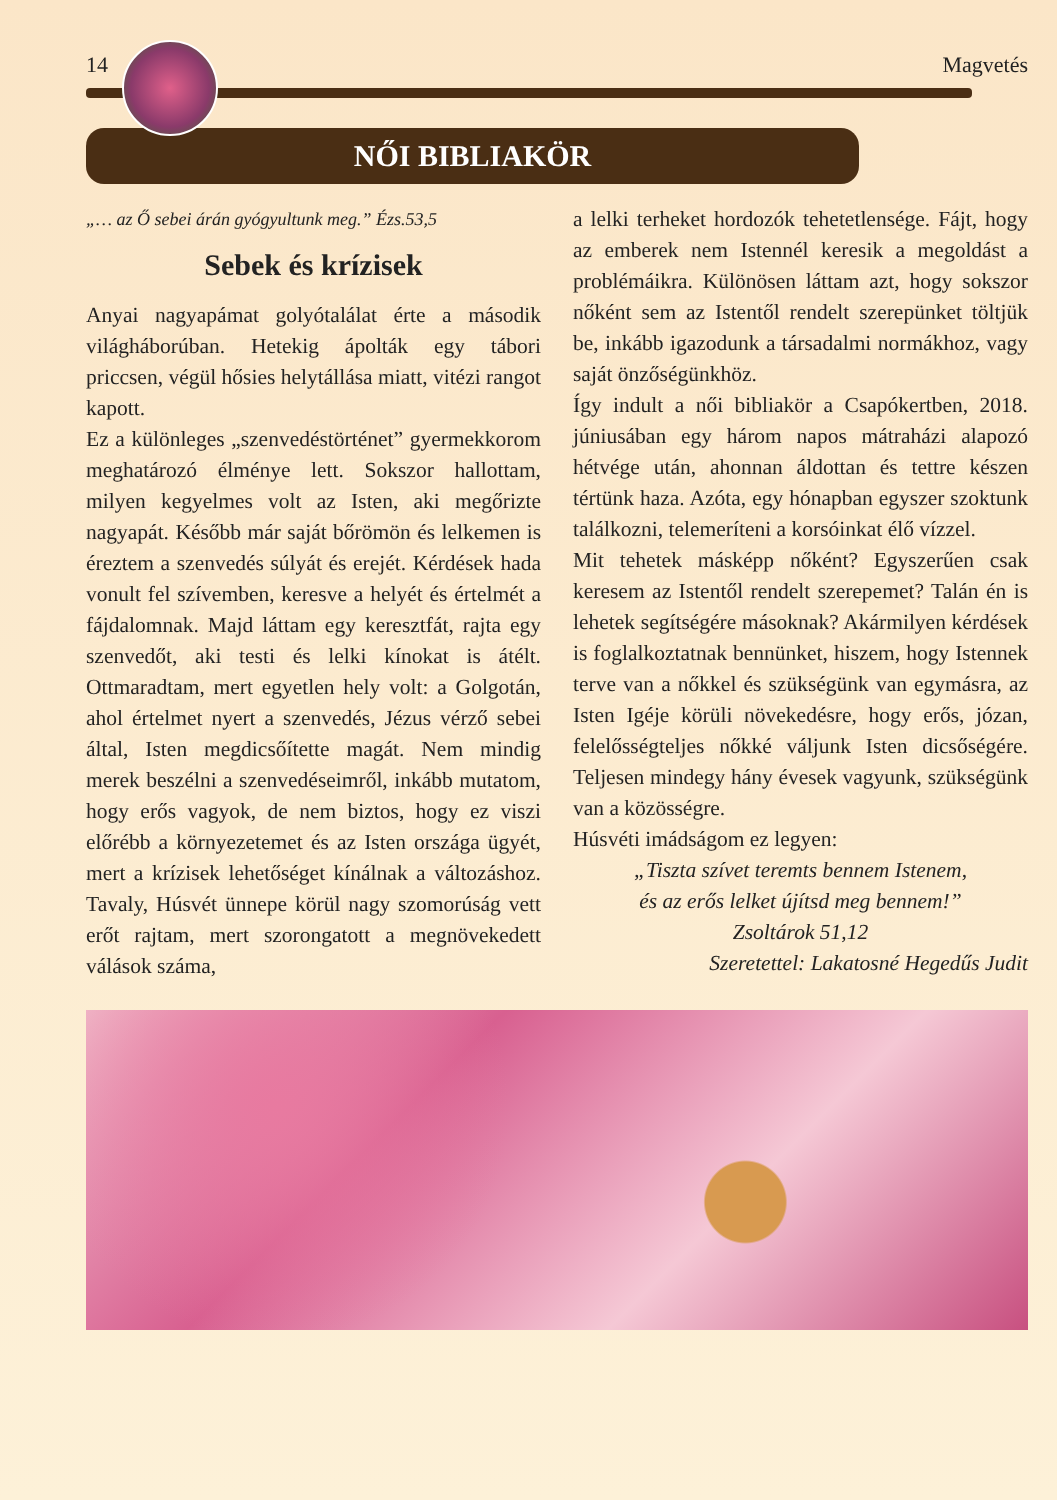14 Magvetés
NŐI BIBLIAKÖR
„… az Ő sebei árán gyógyultunk meg.” Ézs.53,5
Sebek és krízisek
Anyai nagyapámat golyótalálat érte a második világháborúban. Hetekig ápolták egy tábori priccsen, végül hősies helytállása miatt, vitézi rangot kapott.
Ez a különleges „szenvedéstörténet” gyermekkorom meghatározó élménye lett. Sokszor hallottam, milyen kegyelmes volt az Isten, aki megőrizte nagyapát. Később már saját bőrömön és lelkemen is éreztem a szenvedés súlyát és erejét. Kérdések hada vonult fel szívemben, keresve a helyét és értelmét a fájdalomnak. Majd láttam egy keresztfát, rajta egy szenvedőt, aki testi és lelki kínokat is átélt. Ottmaradtam, mert egyetlen hely volt: a Golgotán, ahol értelmet nyert a szenvedés, Jézus vérző sebei által, Isten megdicsőítette magát. Nem mindig merek beszélni a szenvedéseimről, inkább mutatom, hogy erős vagyok, de nem biztos, hogy ez viszi előrébb a környezetemet és az Isten országa ügyét, mert a krízisek lehetőséget kínálnak a változáshoz. Tavaly, Húsvét ünnepe körül nagy szomorúság vett erőt rajtam, mert szorongatott a megnövekedett válások száma,
a lelki terheket hordozók tehetetlensége. Fájt, hogy az emberek nem Istennél keresik a megoldást a problémáikra. Különösen láttam azt, hogy sokszor nőként sem az Istentől rendelt szerepünket töltjük be, inkább igazodunk a társadalmi normákhoz, vagy saját önzőségünkhöz.
Így indult a női bibliakör a Csapókertben, 2018. júniusában egy három napos mátraházi alapozó hétvége után, ahonnan áldottan és tettre készen tértünk haza. Azóta, egy hónapban egyszer szoktunk találkozni, telemeríteni a korsóinkat élő vízzel.
Mit tehetek másképp nőként? Egyszerűen csak keresem az Istentől rendelt szerepemet? Talán én is lehetek segítségére másoknak? Akármilyen kérdések is foglalkoztatnak bennünket, hiszem, hogy Istennek terve van a nőkkel és szükségünk van egymásra, az Isten Igéje körüli növekedésre, hogy erős, józan, felelősségteljes nőkké váljunk Isten dicsőségére. Teljesen mindegy hány évesek vagyunk, szükségünk van a közösségre.
Húsvéti imádságom ez legyen:
„Tiszta szívet teremts bennem Istenem,
és az erős lelket újítsd meg bennem!”
Zsoltárok 51,12
Szeretettel: Lakatosné Hegedűs Judit